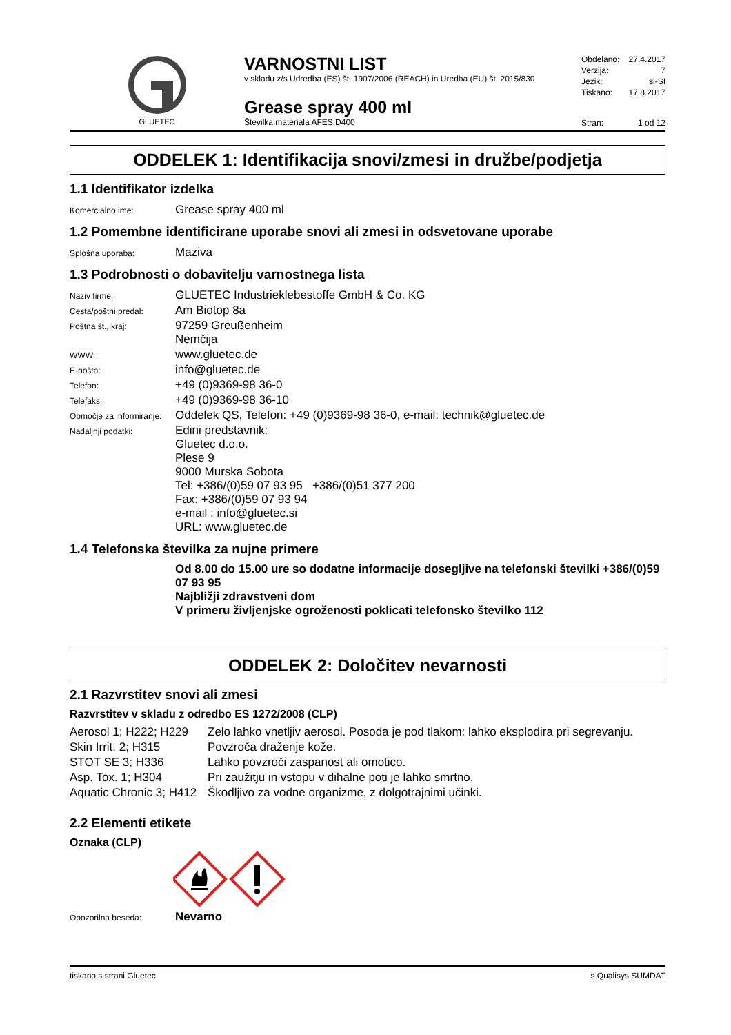GLUETEC
VARNOSTNI LIST
v skladu z/s Udredba (ES) št. 1907/2006 (REACH) in Uredba (EU) št. 2015/830
Grease spray 400 ml
Številka materiala AFES.D400
Obdelano: 27.4.2017
Verzija: 7
Jezik: sl-SI
Tiskano: 17.8.2017
Stran: 1 od 12
ODDELEK 1: Identifikacija snovi/zmesi in družbe/podjetja
1.1 Identifikator izdelka
| Komercialno ime: | Grease spray 400 ml |
1.2 Pomembne identificirane uporabe snovi ali zmesi in odsvetovane uporabe
| Splošna uporaba: | Maziva |
1.3 Podrobnosti o dobavitelju varnostnega lista
| Naziv firme: | GLUETEC Industrieklebestoffe GmbH & Co. KG |
| Cesta/poštni predal: | Am Biotop 8a |
| Poštna št., kraj: | 97259 Greußenheim Nemčija |
| WWW: | www.gluetec.de |
| E-pošta: | info@gluetec.de |
| Telefon: | +49 (0)9369-98 36-0 |
| Telefaks: | +49 (0)9369-98 36-10 |
| Območje za informiranje: | Oddelek QS, Telefon: +49 (0)9369-98 36-0, e-mail: technik@gluetec.de |
| Nadaljnji podatki: | Edini predstavnik: Gluetec d.o.o. Plese 9 9000 Murska Sobota Tel: +386/(0)59 07 93 95 +386/(0)51 377 200 Fax: +386/(0)59 07 93 94 e-mail : info@gluetec.si URL: www.gluetec.de |
1.4 Telefonska številka za nujne primere
Od 8.00 do 15.00 ure so dodatne informacije dosegljive na telefonski številki +386/(0)59 07 93 95
Najbližji zdravstveni dom
V primeru življenjske ogroženosti poklicati telefonsko številko 112
ODDELEK 2: Določitev nevarnosti
2.1 Razvrstitev snovi ali zmesi
Razvrstitev v skladu z odredbo ES 1272/2008 (CLP)
| Aerosol 1; H222; H229 | Zelo lahko vnetljiv aerosol. Posoda je pod tlakom: lahko eksplodira pri segrevanju. |
| Skin Irrit. 2; H315 | Povzroča draženje kože. |
| STOT SE 3; H336 | Lahko povzroči zaspanost ali omotico. |
| Asp. Tox. 1; H304 | Pri zaužitju in vstopu v dihalne poti je lahko smrtno. |
| Aquatic Chronic 3; H412 | Škodljivo za vodne organizme, z dolgotrajnimi učinki. |
2.2 Elementi etikete
Oznaka (CLP)
| Opozorilna beseda: | Nevarno |
tiskano s strani Gluetec s Qualisys SUMDAT